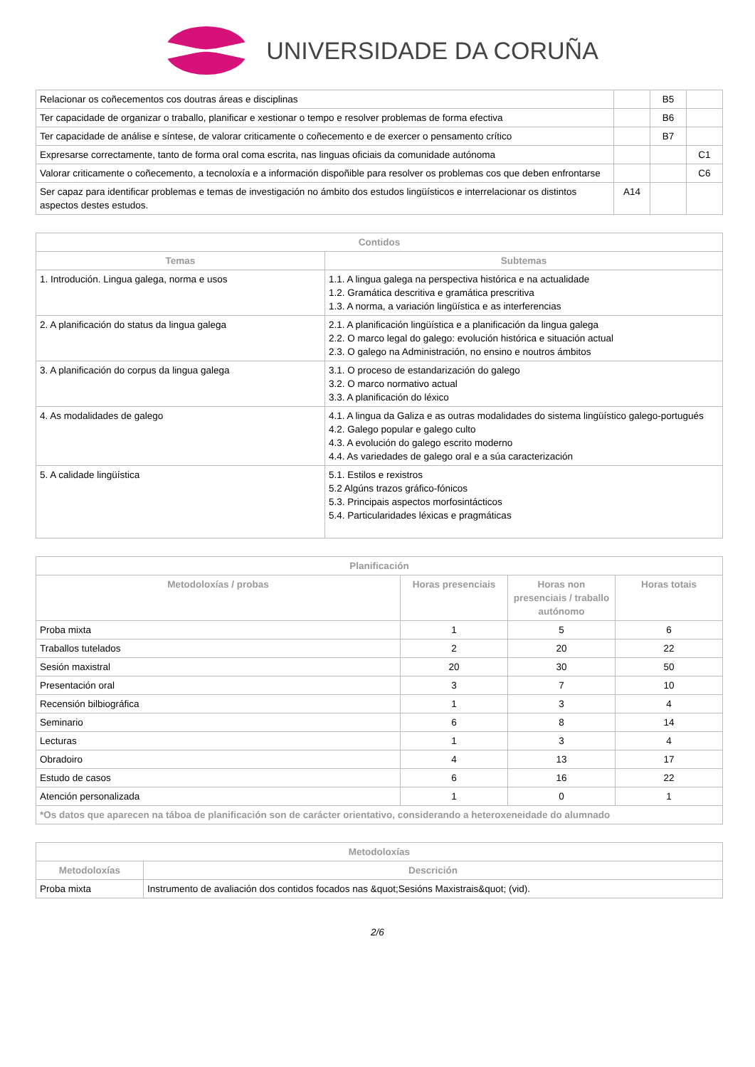UNIVERSIDADE DA CORUÑA
| Relacionar os coñecementos cos doutras áreas e disciplinas | | B5 | |
| Ter capacidade de organizar o traballo, planificar e xestionar o tempo e resolver problemas de forma efectiva | | B6 | |
| Ter capacidade de análise e síntese, de valorar criticamente o coñecemento e de exercer o pensamento crítico | | B7 | |
| Expresarse correctamente, tanto de forma oral coma escrita, nas linguas oficiais da comunidade autónoma | | | C1 |
| Valorar criticamente o coñecemento, a tecnoloxía e a información dispoñible para resolver os problemas cos que deben enfrontarse | | | C6 |
| Ser capaz para identificar problemas e temas de investigación no ámbito dos estudos lingüísticos e interrelacionar os distintos aspectos destes estudos. | A14 | | |
| Contidos | |
| --- | --- |
| Temas | Subtemas |
| 1. Introdución. Lingua galega, norma e usos | 1.1. A lingua galega na perspectiva histórica e na actualidade 1.2. Gramática descritiva e gramática prescritiva 1.3. A norma, a variación lingüística e as interferencias |
| 2. A planificación do status da lingua galega | 2.1. A planificación lingüística e a planificación da lingua galega 2.2. O marco legal do galego: evolución histórica e situación actual 2.3. O galego na Administración, no ensino e noutros ámbitos |
| 3. A planificación do corpus da lingua galega | 3.1. O proceso de estandarización do galego 3.2. O marco normativo actual 3.3. A planificación do léxico |
| 4. As modalidades de galego | 4.1. A lingua da Galiza e as outras modalidades do sistema lingüístico galego-portugués 4.2. Galego popular e galego culto 4.3. A evolución do galego escrito moderno 4.4. As variedades de galego oral e a súa caracterización |
| 5. A calidade lingüística | 5.1. Estilos e rexistros 5.2 Algúns trazos gráfico-fónicos 5.3. Principais aspectos morfosintácticos 5.4. Particularidades léxicas e pragmáticas |
| Planificación | | | |
| --- | --- | --- | --- |
| Metodoloxías / probas | Horas presenciais | Horas non presenciais / traballo autónomo | Horas totais |
| Proba mixta | 1 | 5 | 6 |
| Traballos tutelados | 2 | 20 | 22 |
| Sesión maxistral | 20 | 30 | 50 |
| Presentación oral | 3 | 7 | 10 |
| Recensión bilbiográfica | 1 | 3 | 4 |
| Seminario | 6 | 8 | 14 |
| Lecturas | 1 | 3 | 4 |
| Obradoiro | 4 | 13 | 17 |
| Estudo de casos | 6 | 16 | 22 |
| Atención personalizada | 1 | 0 | 1 |
| *Os datos que aparecen na táboa de planificación son de carácter orientativo, considerando a heteroxeneidade do alumnado | | | |
| Metodoloxías | |
| --- | --- |
| Metodoloxías | Descrición |
| Proba mixta | Instrumento de avaliación dos contidos focados nas &quot;Sesións Maxistrais&quot; (vid). |
2/6